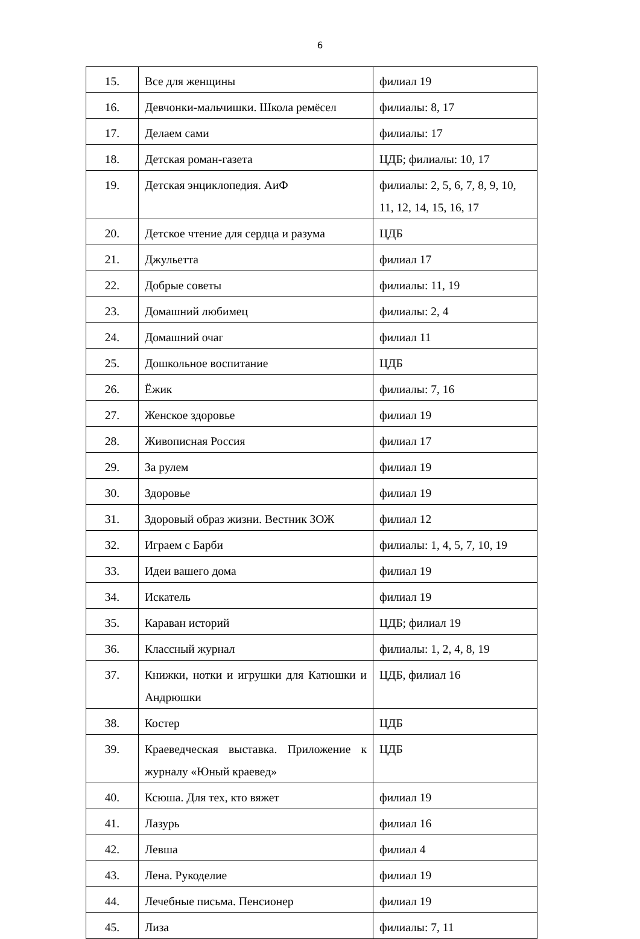6
| 15. | Все для женщины | филиал 19 |
| 16. | Девчонки-мальчишки. Школа ремёсел | филиалы: 8, 17 |
| 17. | Делаем сами | филиалы: 17 |
| 18. | Детская роман-газета | ЦДБ; филиалы: 10, 17 |
| 19. | Детская энциклопедия. АиФ | филиалы: 2, 5, 6, 7, 8, 9, 10, 11, 12, 14, 15, 16, 17 |
| 20. | Детское чтение для сердца и разума | ЦДБ |
| 21. | Джульетта | филиал 17 |
| 22. | Добрые советы | филиалы: 11, 19 |
| 23. | Домашний любимец | филиалы: 2, 4 |
| 24. | Домашний очаг | филиал 11 |
| 25. | Дошкольное воспитание | ЦДБ |
| 26. | Ёжик | филиалы: 7, 16 |
| 27. | Женское здоровье | филиал 19 |
| 28. | Живописная Россия | филиал 17 |
| 29. | За рулем | филиал 19 |
| 30. | Здоровье | филиал 19 |
| 31. | Здоровый образ жизни. Вестник ЗОЖ | филиал 12 |
| 32. | Играем с Барби | филиалы: 1, 4, 5, 7, 10, 19 |
| 33. | Идеи вашего дома | филиал 19 |
| 34. | Искатель | филиал 19 |
| 35. | Караван историй | ЦДБ; филиал 19 |
| 36. | Классный журнал | филиалы: 1, 2, 4, 8, 19 |
| 37. | Книжки, нотки и игрушки для Катюшки и Андрюшки | ЦДБ, филиал 16 |
| 38. | Костер | ЦДБ |
| 39. | Краеведческая выставка. Приложение к журналу «Юный краевед» | ЦДБ |
| 40. | Ксюша. Для тех, кто вяжет | филиал 19 |
| 41. | Лазурь | филиал 16 |
| 42. | Левша | филиал 4 |
| 43. | Лена. Рукоделие | филиал 19 |
| 44. | Лечебные письма. Пенсионер | филиал 19 |
| 45. | Лиза | филиалы: 7, 11 |